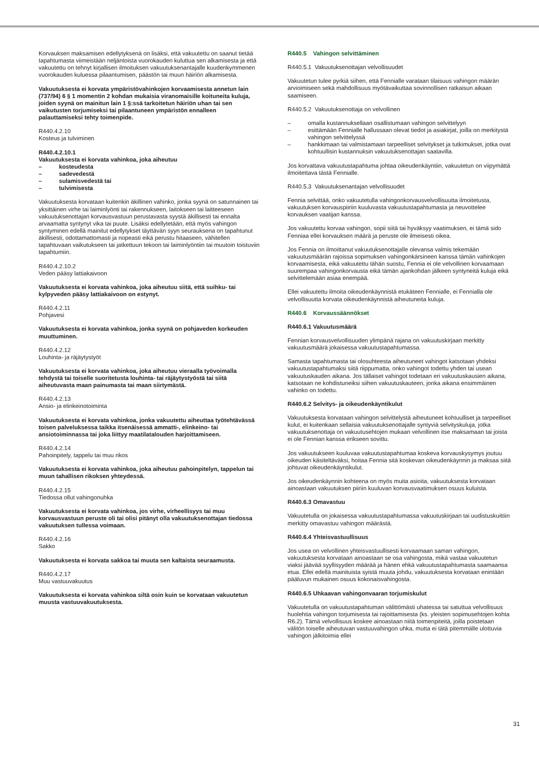Korvauksen maksamisen edellytyksenä on lisäksi, että vakuutettu on saanut tietää tapahtumasta viimeistään neljäntoista vuorokauden kuluttua sen alkamisesta ja että vakuutettu on tehnyt kirjallisen ilmoituksen vakuutuksenantajalle kuudenkymmenen vuorokauden kuluessa pilaantumisen, päästön tai muun häiriön alkamisesta.
Vakuutuksesta ei korvata ympäristövahinkojen korvaamisesta annetun lain (737/94) 6 § 1 momentin 2 kohdan mukaisia viranomaisille koituneita kuluja, joiden syynä on mainitun lain 1 §:ssä tarkoitetun häiriön uhan tai sen vaikutusten torjumiseksi tai pilaantuneen ympäristön ennalleen palauttamiseksi tehty toimenpide.
R440.4.2.10
Kosteus ja tulviminen
R440.4.2.10.1
Vakuutuksesta ei korvata vahinkoa, joka aiheutuu
– kosteudesta
– sadevedestä
– sulamisvedestä tai
– tulvimisesta
Vakuutuksesta korvataan kuitenkin äkillinen vahinko, jonka syynä on satunnainen tai yksittäinen virhe tai laiminlyönti tai rakennukseen, laitokseen tai laitteeseen vakuutuksenottajan korvausvastuun perustavasta syystä äkillisesti tai ennalta arvaamatta syntynyt vika tai puute. Lisäksi edellytetään, että myös vahingon syntyminen edellä mainitut edellytykset täyttävän syyn seurauksena on tapahtunut äkillisesti, odottamattomasti ja nopeasti eikä perustu hitaaseen, vähitellen tapahtuvaan vaikutukseen tai jatkettuun tekoon tai laiminlyöntiin tai muutoin toistuviin tapahtumiin.
R440.4.2.10.2
Veden pääsy lattiakaivoon
Vakuutuksesta ei korvata vahinkoa, joka aiheutuu siitä, että suihku- tai kylpyveden pääsy lattiakaivoon on estynyt.
R440.4.2.11
Pohjavesi
Vakuutuksesta ei korvata vahinkoa, jonka syynä on pohjaveden korkeuden muuttuminen.
R440.4.2.12
Louhinta- ja räjäytystyöt
Vakuutuksesta ei korvata vahinkoa, joka aiheutuu vieraalla työvoimalla tehdystä tai toiselle suoritetusta louhinta- tai räjäytystyöstä tai siitä aiheutuvasta maan painumasta tai maan siirtymästä.
R440.4.2.13
Ansio- ja elinkeinotoiminta
Vakuutuksesta ei korvata vahinkoa, jonka vakuutettu aiheuttaa työtehtävässä toisen palveluksessa taikka itsenäisessä ammatti-, elinkeino- tai ansiotoiminnassa tai joka liittyy maatilatalouden harjoittamiseen.
R440.4.2.14
Pahoinpitely, tappelu tai muu rikos
Vakuutuksesta ei korvata vahinkoa, joka aiheutuu pahoinpitelyn, tappelun tai muun tahallisen rikoksen yhteydessä.
R440.4.2.15
Tiedossa ollut vahingonuhka
Vakuutuksesta ei korvata vahinkoa, jos virhe, virheellisyys tai muu korvausvastuun peruste oli tai olisi pitänyt olla vakuutuksenottajan tiedossa vakuutuksen tullessa voimaan.
R440.4.2.16
Sakko
Vakuutuksesta ei korvata sakkoa tai muuta sen kaltaista seuraamusta.
R440.4.2.17
Muu vastuuvakuutus
Vakuutuksesta ei korvata vahinkoa siltä osin kuin se korvataan vakuutetun muusta vastuuvakuutuksesta.
R440.5 Vahingon selvittäminen
R440.5.1 Vakuutuksenottajan velvollisuudet
Vakuutetun tulee pyrkiä siihen, että Fennialle varataan tilaisuus vahingon määrän arvioimiseen sekä mahdollisuus myötävaikuttaa sovinnollisen ratkaisun aikaan saamiseen.
R440.5.2 Vakuutuksenottaja on velvollinen
– omalla kustannuksellaan osallistumaan vahingon selvittelyyn
– esittämään Fennialle hallussaan olevat tiedot ja asiakirjat, joilla on merkitystä vahingon selvittelyssä
– hankkimaan tai valmistamaan tarpeelliset selvitykset ja tutkimukset, jotka ovat kohtuullisin kustannuksin vakuutuksenottajan saatavilla.
Jos korvattava vakuutustapahtuma johtaa oikeudenkäyntiin, vakuutetun on viipymättä ilmoitettava tästä Fennialle.
R440.5.3 Vakuutuksenantajan velvollisuudet
Fennia selvittää, onko vakuutetulla vahingonkorvausvelvollisuutta ilmoitetusta, vakuutuksen korvauspiiriin kuuluvasta vakuutustapahtumasta ja neuvottelee korvauksen vaatijan kanssa.
Jos vakuutettu korvaa vahingon, sopii siitä tai hyväksyy vaatimuksen, ei tämä sido Fenniaa ellei korvauksen määrä ja peruste ole ilmeisesti oikea.
Jos Fennia on ilmoittanut vakuutuksenottajalle olevansa valmis tekemään vakuutusmäärän rajoissa sopimuksen vahingonkärsineen kanssa tämän vahinkojen korvaamisesta, eikä vakuutettu tähän suostu, Fennia ei ole velvollinen korvaamaan suurempaa vahingonkorvausta eikä tämän ajankohdan jälkeen syntyneitä kuluja eikä selvittelemään asiaa enempää.
Ellei vakuutettu ilmoita oikeudenkäynnistä etukäteen Fennialle, ei Fennialla ole velvollisuutta korvata oikeudenkäynnistä aiheutuneita kuluja.
R440.6 Korvaussäännökset
R440.6.1 Vakuutusmäärä
Fennian korvausvelvollisuuden ylimpänä rajana on vakuutuskirjaan merkitty vakuutusmäärä jokaisessa vakuutustapahtumassa.
Samasta tapahtumasta tai olosuhteesta aiheutuneet vahingot katsotaan yhdeksi vakuutustapahtumaksi siitä riippumatta, onko vahingot todettu yhden tai usean vakuutuskauden aikana. Jos tällaiset vahingot todetaan eri vakuutuskausien aikana, katsotaan ne kohdistuneiksi siihen vakuutuskauteen, jonka aikana ensimmäinen vahinko on todettu.
R440.6.2 Selvitys- ja oikeudenkäyntikulut
Vakuutuksesta korvataan vahingon selvittelystä aiheutuneet kohtuulliset ja tarpeelliset kulut, ei kuitenkaan sellaisia vakuutuksenottajalle syntyviä selvityskuluja, jotka vakuutuksenottaja on vakuutusehtojen mukaan velvollinen itse maksamaan tai joista ei ole Fennian kanssa erikseen sovittu.
Jos vakuutukseen kuuluvaa vakuutustapahtumaa koskeva korvauskysymys joutuu oikeuden käsiteltäväksi, hoitaa Fennia sitä koskevan oikeudenkäynnin ja maksaa siitä johtuvat oikeudenkäyntikulut.
Jos oikeudenkäynnin kohteena on myös muita asioita, vakuutuksesta korvataan ainoastaan vakuutuksen piiriin kuuluvan korvausvaatimuksen osuus kuluista.
R440.6.3 Omavastuu
Vakuutetulla on jokaisessa vakuutustapahtumassa vakuutuskirjaan tai uudistuskuittiin merkitty omavastuu vahingon määrästä.
R440.6.4 Yhteisvastuullisuus
Jos usea on velvollinen yhteisvastuullisesti korvaamaan saman vahingon, vakuutuksesta korvataan ainoastaan se osa vahingosta, mikä vastaa vakuutetun viaksi jäävää syyllisyyden määrää ja hänen ehkä vakuutustapahtumasta saamaansa etua. Ellei edellä mainituista syistä muuta johdu, vakuutuksesta korvataan enintään pääluvun mukainen osuus kokonaisvahingosta.
R440.6.5 Uhkaavan vahingonvaaran torjumiskulut
Vakuutetulla on vakuutustapahtuman välittömästi uhatessa tai satuttua velvollisuus huolehtia vahingon torjumisesta tai rajoittamisesta (ks. yleisten sopimusehtojen kohta R6.2). Tämä velvollisuus koskee ainoastaan niitä toimenpiteitä, joilla poistetaan välitön toiselle aiheutuvan vastuuvahingon uhka, mutta ei tätä pitemmälle ulottuvia vahingon jälkitoimia ellei
31